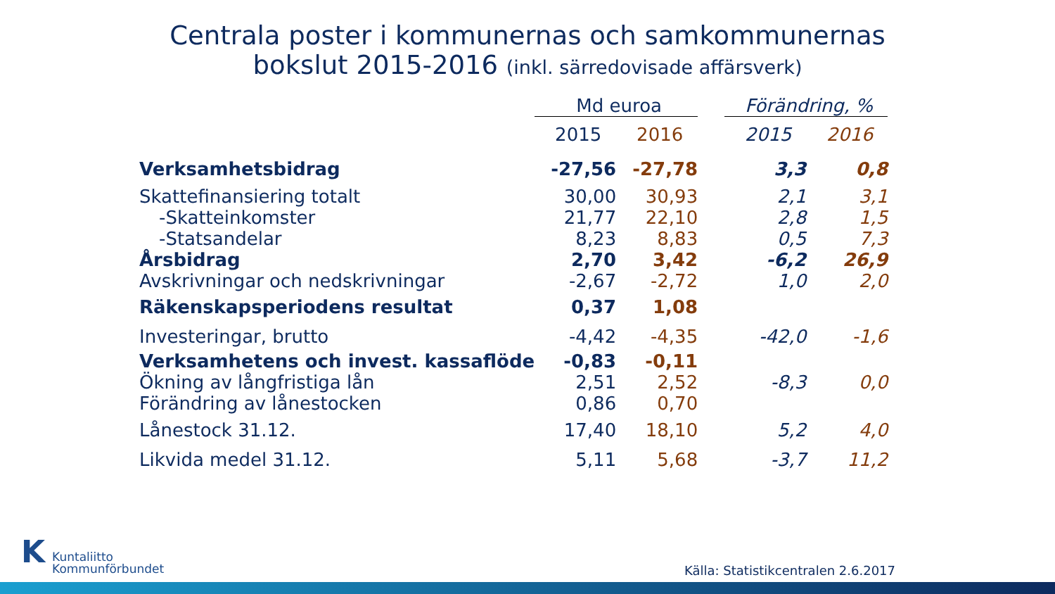Centrala poster i kommunernas och samkommunernas
bokslut 2015-2016 (inkl. särredovisade affärsverk)
| | Md euroa | | | Förändring, % | |
| --- | --- | --- | --- | --- | --- |
| | 2015 | 2016 | | 2015 | 2016 |
| Verksamhetsbidrag | -27,56 | -27,78 | | 3,3 | 0,8 |
| Skattefinansiering totalt | 30,00 | 30,93 | | 2,1 | 3,1 |
| -Skatteinkomster | 21,77 | 22,10 | | 2,8 | 1,5 |
| -Statsandelar | 8,23 | 8,83 | | 0,5 | 7,3 |
| Årsbidrag | 2,70 | 3,42 | | -6,2 | 26,9 |
| Avskrivningar och nedskrivningar | -2,67 | -2,72 | | 1,0 | 2,0 |
| Räkenskapsperiodens resultat | 0,37 | 1,08 | | | |
| Investeringar, brutto | -4,42 | -4,35 | | -42,0 | -1,6 |
| Verksamhetens och invest. kassaflöde | -0,83 | -0,11 | | | |
| Ökning av långfristiga lån | 2,51 | 2,52 | | -8,3 | 0,0 |
| Förändring av lånestocken | 0,86 | 0,70 | | | |
| Lånestock 31.12. | 17,40 | 18,10 | | 5,2 | 4,0 |
| Likvida medel 31.12. | 5,11 | 5,68 | | -3,7 | 11,2 |
KKuntaliitto
Kommunförbundet
Källa: Statistikcentralen 2.6.2017